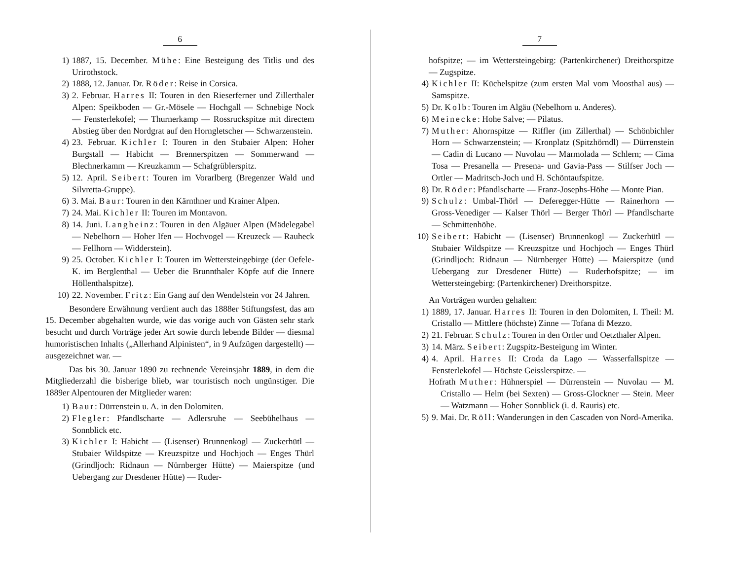6
1) 1887, 15. December. Mühe: Eine Besteigung des Titlis und des Urirothstock.
2) 1888, 12. Januar. Dr. Röder: Reise in Corsica.
3) 2. Februar. Harres II: Touren in den Rieserferner und Zillerthaler Alpen: Speikboden — Gr.-Mösele — Hochgall — Schnebige Nock — Fensterlekofel; — Thurnerkamp — Rossruckspitze mit directem Abstieg über den Nordgrat auf den Horngletscher — Schwarzenstein.
4) 23. Februar. Kichler I: Touren in den Stubaier Alpen: Hoher Burgstall — Habicht — Brennerspitzen — Sommerwand — Blechnerkamm — Kreuzkamm — Schafgrüblerspitz.
5) 12. April. Seibert: Touren im Vorarlberg (Bregenzer Wald und Silvretta-Gruppe).
6) 3. Mai. Baur: Touren in den Kärnthner und Krainer Alpen.
7) 24. Mai. Kichler II: Touren im Montavon.
8) 14. Juni. Langheinz: Touren in den Algäuer Alpen (Mädelegabel — Nebelhorn — Hoher Ifen — Hochvogel — Kreuzeck — Rauheck — Fellhorn — Widderstein).
9) 25. October. Kichler I: Touren im Wettersteingebirge (der Oefele-K. im Berglenthal — Ueber die Brunnthaler Köpfe auf die Innere Höllenthalspitze).
10) 22. November. Fritz: Ein Gang auf den Wendelstein vor 24 Jahren.
Besondere Erwähnung verdient auch das 1888er Stiftungsfest, das am 15. December abgehalten wurde, wie das vorige auch von Gästen sehr stark besucht und durch Vorträge jeder Art sowie durch lebende Bilder — diesmal humoristischen Inhalts („Allerhand Alpinisten“, in 9 Aufzügen dargestellt) — ausgezeichnet war. —
Das bis 30. Januar 1890 zu rechnende Vereinsjahr 1889, in dem die Mitgliederzahl die bisherige blieb, war touristisch noch ungünstiger. Die 1889er Alpentouren der Mitglieder waren:
1) Baur: Dürrenstein u. A. in den Dolomiten.
2) Flegler: Pfandlscharte — Adlersruhe — Seebühelhaus — Sonnblick etc.
3) Kichler I: Habicht — (Lisenser) Brunnenkogl — Zuckerhütl — Stubaier Wildspitze — Kreuzspitze und Hochjoch — Enges Thürl (Grindljoch: Ridnaun — Nürnberger Hütte) — Maierspitze (und Uebergang zur Dresdener Hütte) — Ruder-
7
hofspitze; — im Wettersteingebirg: (Partenkirchener) Dreithorspitze — Zugspitze.
4) Kichler II: Küchelspitze (zum ersten Mal vom Moosthal aus) — Samspitze.
5) Dr. Kolb: Touren im Algäu (Nebelhorn u. Anderes).
6) Meinecke: Hohe Salve; — Pilatus.
7) Muther: Ahornspitze — Riffler (im Zillerthal) — Schönbichler Horn — Schwarzenstein; — Kronplatz (Spitzhörndl) — Dürrenstein — Cadin di Lucano — Nuvolau — Marmolada — Schlern; — Cima Tosa — Presanella — Presena- und Gavia-Pass — Stilfser Joch — Ortler — Madritsch-Joch und H. Schöntaufspitze.
8) Dr. Röder: Pfandlscharte — Franz-Josephs-Höhe — Monte Pian.
9) Schulz: Umbal-Thörl — Defer­egger-Hütte — Rainerhorn — Gross-Venediger — Kalser Thörl — Berger Thörl — Pfandlscharte — Schmittenhöhe.
10) Seibert: Habicht — (Lisenser) Brunnenkogl — Zuckerhütl — Stubaier Wildspitze — Kreuzspitze und Hochjoch — Enges Thürl (Grindljoch: Ridnaun — Nürnberger Hütte) — Maierspitze (und Uebergang zur Dresdener Hütte) — Ruderhofspitze; — im Wettersteingebirg: (Partenkirchener) Dreithorspitze.
An Vorträgen wurden gehalten:
1) 1889, 17. Januar. Harres II: Touren in den Dolomiten, I. Theil: M. Cristallo — Mittlere (höchste) Zinne — Tofana di Mezzo.
2) 21. Februar. Schulz: Touren in den Ortler und Oetzthaler Alpen.
3) 14. März. Seibert: Zugspitz-Besteigung im Winter.
4) 4. April. Harres II: Croda da Lago — Wasserfallspitze — Fensterlekofel — Höchste Geisslerspitze. —
Hofrath Muther: Hühnerspiel — Dürrenstein — Nuvolau — M. Cristallo — Helm (bei Sexten) — Gross-Glockner — Stein. Meer — Watzmann — Hoher Sonnblick (i. d. Rauris) etc.
5) 9. Mai. Dr. Röll: Wanderungen in den Cascaden von Nord-Amerika.